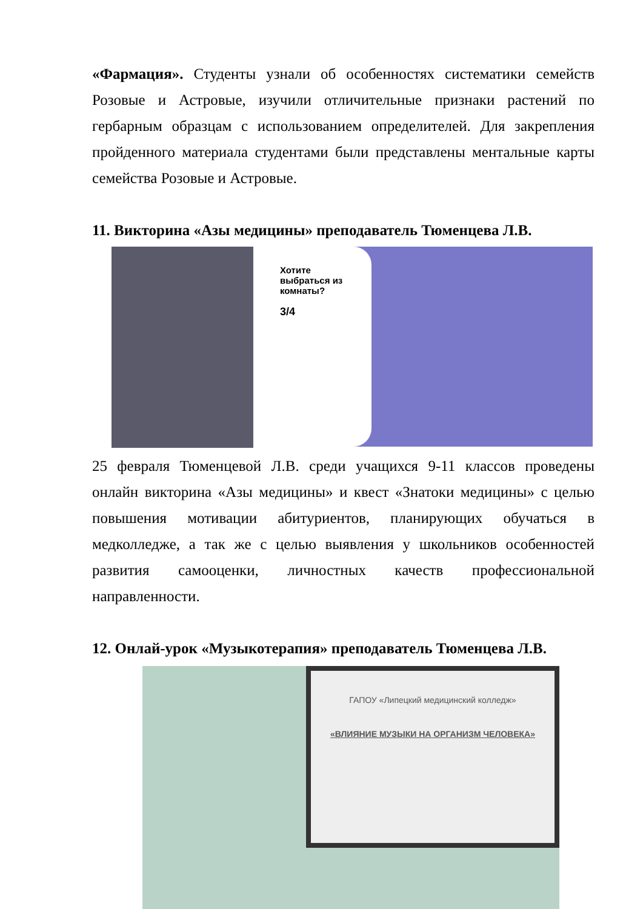«Фармация». Студенты узнали об особенностях систематики семейств Розовые и Астровые, изучили отличительные признаки растений по гербарным образцам с использованием определителей. Для закрепления пройденного материала студентами были представлены ментальные карты семейства Розовые и Астровые.
11. Викторина «Азы медицины» преподаватель Тюменцева Л.В.
Хотите выбраться из комнаты?
3/4
25 февраля Тюменцевой Л.В. среди учащихся 9-11 классов проведены онлайн викторина «Азы медицины» и квест «Знатоки медицины» с целью повышения мотивации абитуриентов, планирующих обучаться в медколледже, а так же с целью выявления у школьников особенностей развития самооценки, личностных качеств профессиональной направленности.
12. Онлай-урок «Музыкотерапия» преподаватель Тюменцева Л.В.
ГАПОУ «Липецкий медицинский колледж»
«ВЛИЯНИЕ МУЗЫКИ НА ОРГАНИЗМ ЧЕЛОВЕКА»